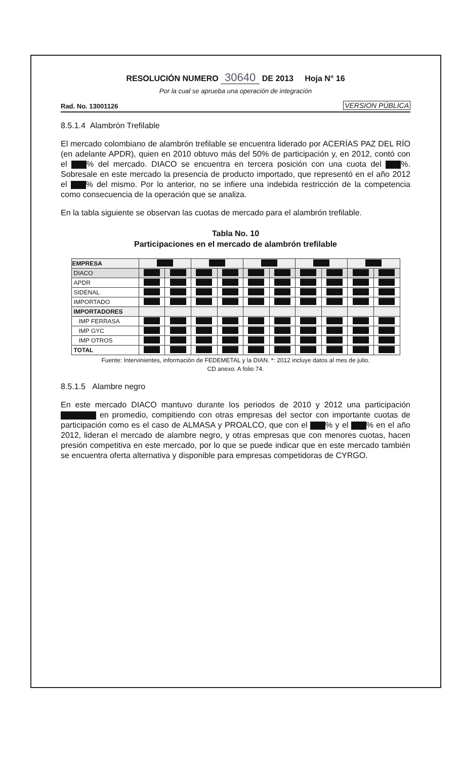RESOLUCIÓN NUMERO 30640 DE 2013 Hoja N° 16
Por la cual se aprueba una operación de integración
Rad. No. 13001126 VERSION PÚBLICA
8.5.1.4 Alambrón Trefilable
El mercado colombiano de alambrón trefilable se encuentra liderado por ACERÍAS PAZ DEL RÍO (en adelante APDR), quien en 2010 obtuvo más del 50% de participación y, en 2012, contó con el % del mercado. DIACO se encuentra en tercera posición con una cuota del %. Sobresale en este mercado la presencia de producto importado, que representó en el año 2012 el % del mismo. Por lo anterior, no se infiere una indebida restricción de la competencia como consecuencia de la operación que se analiza.
En la tabla siguiente se observan las cuotas de mercado para el alambrón trefilable.
Tabla No. 10
Participaciones en el mercado de alambrón trefilable
| EMPRESA | | | | | | | | | | |
| DIACO | | | | | | | | | | |
| APDR | | | | | | | | | | |
| SIDENAL | | | | | | | | | | |
| IMPORTADO | | | | | | | | | | |
| IMPORTADORES | | | | | | | | | | |
| IMP FERRASA | | | | | | | | | | |
| IMP GYC | | | | | | | | | | |
| IMP OTROS | | | | | | | | | | |
| TOTAL | | | | | | | | | | |
Fuente: Intervinientes, información de FEDEMETAL y la DIAN. *: 2012 incluye datos al mes de julio.
CD anexo. A folio 74.
8.5.1.5 Alambre negro
En este mercado DIACO mantuvo durante los periodos de 2010 y 2012 una participación en promedio, compitiendo con otras empresas del sector con importante cuotas de participación como es el caso de ALMASA y PROALCO, que con el % y el % en el año 2012, lideran el mercado de alambre negro, y otras empresas que con menores cuotas, hacen presión competitiva en este mercado, por lo que se puede indicar que en este mercado también se encuentra oferta alternativa y disponible para empresas competidoras de CYRGO.